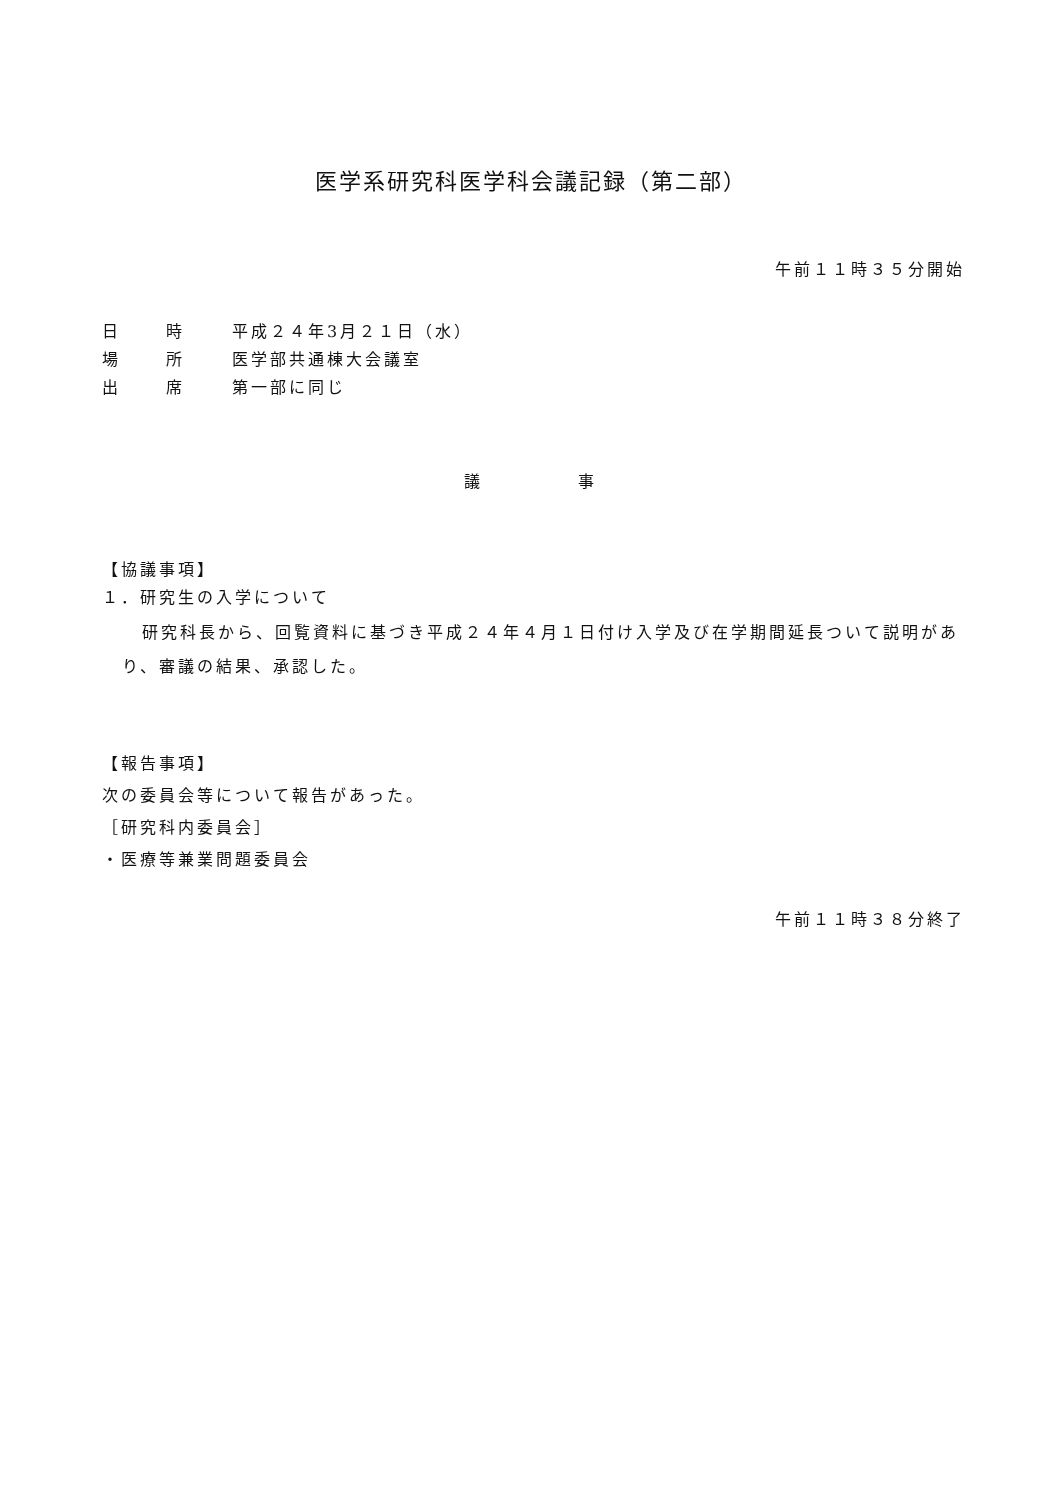医学系研究科医学科会議記録（第二部）
午前１１時３５分開始
| 日 | 時 | 平成２４年3月２１日（水） |
| 場 | 所 | 医学部共通棟大会議室 |
| 出 | 席 | 第一部に同じ |
議　　　　　事
【協議事項】
１．研究生の入学について
研究科長から、回覧資料に基づき平成２４年４月１日付け入学及び在学期間延長ついて説明があり、審議の結果、承認した。
【報告事項】
次の委員会等について報告があった。
［研究科内委員会］
・医療等兼業問題委員会
午前１１時３８分終了